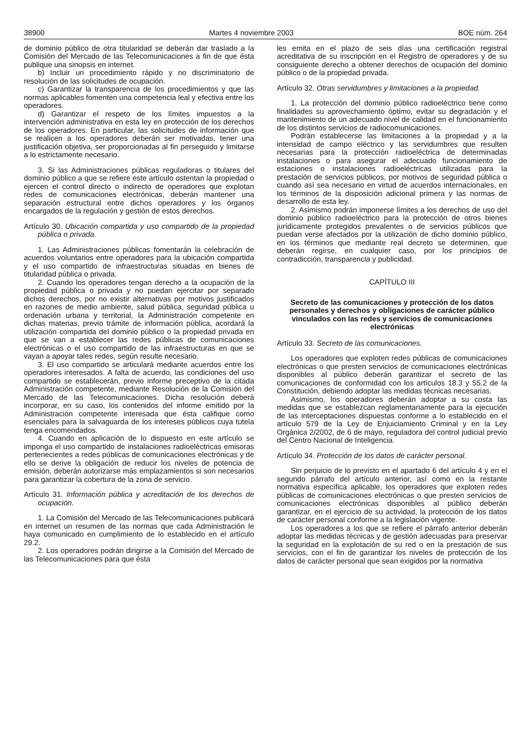38900 Martes 4 noviembre 2003 BOE núm. 264
de dominio público de otra titularidad se deberán dar traslado a la Comisión del Mercado de las Telecomunicaciones a fin de que ésta publique una sinopsis en internet.
b) Incluir un procedimiento rápido y no discriminatorio de resolución de las solicitudes de ocupación.
c) Garantizar la transparencia de los procedimientos y que las normas aplicables fomenten una competencia leal y efectiva entre los operadores.
d) Garantizar el respeto de los límites impuestos a la intervención administrativa en esta ley en protección de los derechos de los operadores. En particular, las solicitudes de información que se realicen a los operadores deberán ser motivadas, tener una justificación objetiva, ser proporcionadas al fin perseguido y limitarse a lo estrictamente necesario.
3. Si las Administraciones públicas reguladoras o titulares del dominio público a que se refiere este artículo ostentan la propiedad o ejercen el control directo o indirecto de operadores que explotan redes de comunicaciones electrónicas, deberán mantener una separación estructural entre dichos operadores y los órganos encargados de la regulación y gestión de estos derechos.
Artículo 30. Ubicación compartida y uso compartido de la propiedad pública o privada.
1. Las Administraciones públicas fomentarán la celebración de acuerdos voluntarios entre operadores para la ubicación compartida y el uso compartido de infraestructuras situadas en bienes de titularidad pública o privada.
2. Cuando los operadores tengan derecho a la ocupación de la propiedad pública o privada y no puedan ejercitar por separado dichos derechos, por no existir alternativas por motivos justificados en razones de medio ambiente, salud pública, seguridad pública u ordenación urbana y territorial, la Administración competente en dichas materias, previo trámite de información pública, acordará la utilización compartida del dominio público o la propiedad privada en que se van a establecer las redes públicas de comunicaciones electrónicas o el uso compartido de las infraestructuras en que se vayan a apoyar tales redes, según resulte necesario.
3. El uso compartido se articulará mediante acuerdos entre los operadores interesados. A falta de acuerdo, las condiciones del uso compartido se establecerán, previo informe preceptivo de la citada Administración competente, mediante Resolución de la Comisión del Mercado de las Telecomunicaciones. Dicha resolución deberá incorporar, en su caso, los contenidos del informe emitido por la Administración competente interesada que ésta califique como esenciales para la salvaguarda de los intereses públicos cuya tutela tenga encomendados.
4. Cuando en aplicación de lo dispuesto en este artículo se imponga el uso compartido de instalaciones radioeléctricas emisoras pertenecientes a redes públicas de comunicaciones electrónicas y de ello se derive la obligación de reducir los niveles de potencia de emisión, deberán autorizarse más emplazamientos si son necesarios para garantizar la cobertura de la zona de servicio.
Artículo 31. Información pública y acreditación de los derechos de ocupación.
1. La Comisión del Mercado de las Telecomunicaciones publicará en internet un resumen de las normas que cada Administración le haya comunicado en cumplimiento de lo establecido en el artículo 29.2.
2. Los operadores podrán dirigirse a la Comisión del Mercado de las Telecomunicaciones para que ésta
les emita en el plazo de seis días una certificación registral acreditativa de su inscripción en el Registro de operadores y de su consiguiente derecho a obtener derechos de ocupación del dominio público o de la propiedad privada.
Artículo 32. Otras servidumbres y limitaciones a la propiedad.
1. La protección del dominio público radioeléctrico tiene como finalidades su aprovechamiento óptimo, evitar su degradación y el mantenimiento de un adecuado nivel de calidad en el funcionamiento de los distintos servicios de radiocomunicaciones.
Podrán establecerse las limitaciones a la propiedad y a la intensidad de campo eléctrico y las servidumbres que resulten necesarias para la protección radioeléctrica de determinadas instalaciones o para asegurar el adecuado funcionamiento de estaciones o instalaciones radioeléctricas utilizadas para la prestación de servicios públicos, por motivos de seguridad pública o cuando así sea necesario en virtud de acuerdos internacionales, en los términos de la disposición adicional primera y las normas de desarrollo de esta ley.
2. Asimismo podrán imponerse límites a los derechos de uso del dominio público radioeléctrico para la protección de otros bienes jurídicamente protegidos prevalentes o de servicios públicos que puedan verse afectados por la utilización de dicho dominio público, en los términos que mediante real decreto se determinen, que deberán regirse, en cualquier caso, por los principios de contradicción, transparencia y publicidad.
CAPÍTULO III
Secreto de las comunicaciones y protección de los datos personales y derechos y obligaciones de carácter público vinculados con las redes y servicios de comunicaciones electrónicas
Artículo 33. Secreto de las comunicaciones.
Los operadores que exploten redes públicas de comunicaciones electrónicas o que presten servicios de comunicaciones electrónicas disponibles al público deberán garantizar el secreto de las comunicaciones de conformidad con los artículos 18.3 y 55.2 de la Constitución, debiendo adoptar las medidas técnicas necesarias.
Asimismo, los operadores deberán adoptar a su costa las medidas que se establezcan reglamentariamente para la ejecución de las interceptaciones dispuestas conforme a lo establecido en el artículo 579 de la Ley de Enjuiciamiento Criminal y en la Ley Orgánica 2/2002, de 6 de mayo, reguladora del control judicial previo del Centro Nacional de Inteligencia.
Artículo 34. Protección de los datos de carácter personal.
Sin perjuicio de lo previsto en el apartado 6 del artículo 4 y en el segundo párrafo del artículo anterior, así como en la restante normativa específica aplicable, los operadores que exploten redes públicas de comunicaciones electrónicas o que presten servicios de comunicaciones electrónicas disponibles al público deberán garantizar, en el ejercicio de su actividad, la protección de los datos de carácter personal conforme a la legislación vigente.
Los operadores a los que se refiere el párrafo anterior deberán adoptar las medidas técnicas y de gestión adecuadas para preservar la seguridad en la explotación de su red o en la prestación de sus servicios, con el fin de garantizar los niveles de protección de los datos de carácter personal que sean exigidos por la normativa